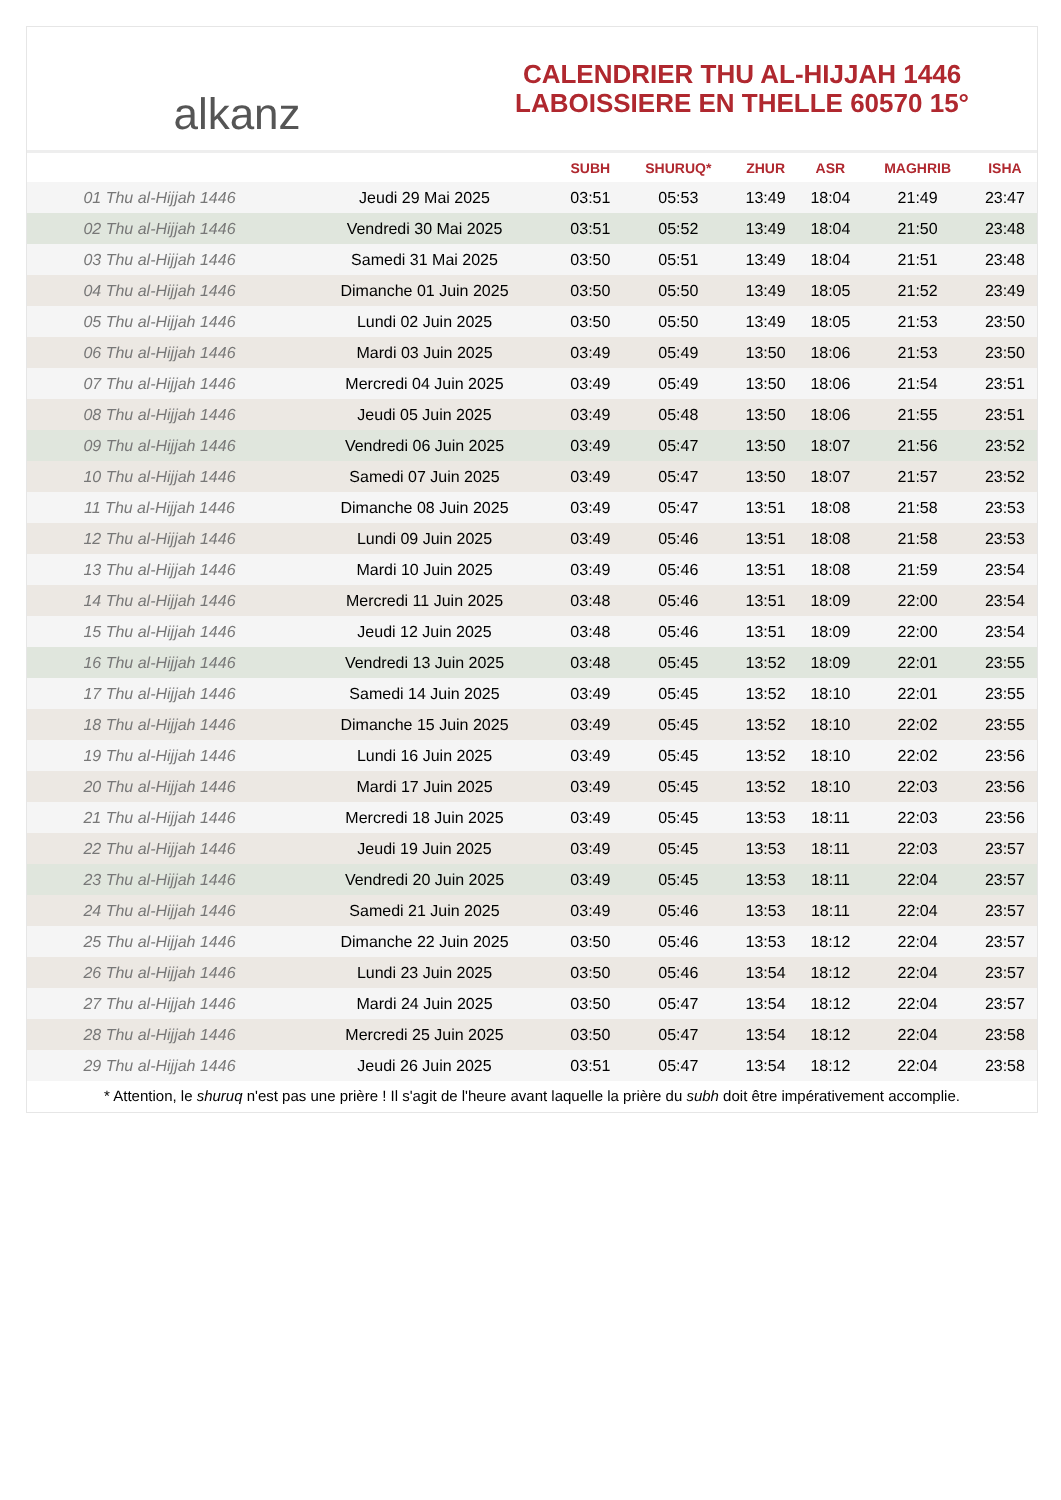alkanz
CALENDRIER THU AL-HIJJAH 1446
LABOISSIERE EN THELLE 60570 15°
| | | SUBH | SHURUQ* | ZHUR | ASR | MAGHRIB | ISHA |
| --- | --- | --- | --- | --- | --- | --- | --- |
| 01 Thu al-Hijjah 1446 | Jeudi 29 Mai 2025 | 03:51 | 05:53 | 13:49 | 18:04 | 21:49 | 23:47 |
| 02 Thu al-Hijjah 1446 | Vendredi 30 Mai 2025 | 03:51 | 05:52 | 13:49 | 18:04 | 21:50 | 23:48 |
| 03 Thu al-Hijjah 1446 | Samedi 31 Mai 2025 | 03:50 | 05:51 | 13:49 | 18:04 | 21:51 | 23:48 |
| 04 Thu al-Hijjah 1446 | Dimanche 01 Juin 2025 | 03:50 | 05:50 | 13:49 | 18:05 | 21:52 | 23:49 |
| 05 Thu al-Hijjah 1446 | Lundi 02 Juin 2025 | 03:50 | 05:50 | 13:49 | 18:05 | 21:53 | 23:50 |
| 06 Thu al-Hijjah 1446 | Mardi 03 Juin 2025 | 03:49 | 05:49 | 13:50 | 18:06 | 21:53 | 23:50 |
| 07 Thu al-Hijjah 1446 | Mercredi 04 Juin 2025 | 03:49 | 05:49 | 13:50 | 18:06 | 21:54 | 23:51 |
| 08 Thu al-Hijjah 1446 | Jeudi 05 Juin 2025 | 03:49 | 05:48 | 13:50 | 18:06 | 21:55 | 23:51 |
| 09 Thu al-Hijjah 1446 | Vendredi 06 Juin 2025 | 03:49 | 05:47 | 13:50 | 18:07 | 21:56 | 23:52 |
| 10 Thu al-Hijjah 1446 | Samedi 07 Juin 2025 | 03:49 | 05:47 | 13:50 | 18:07 | 21:57 | 23:52 |
| 11 Thu al-Hijjah 1446 | Dimanche 08 Juin 2025 | 03:49 | 05:47 | 13:51 | 18:08 | 21:58 | 23:53 |
| 12 Thu al-Hijjah 1446 | Lundi 09 Juin 2025 | 03:49 | 05:46 | 13:51 | 18:08 | 21:58 | 23:53 |
| 13 Thu al-Hijjah 1446 | Mardi 10 Juin 2025 | 03:49 | 05:46 | 13:51 | 18:08 | 21:59 | 23:54 |
| 14 Thu al-Hijjah 1446 | Mercredi 11 Juin 2025 | 03:48 | 05:46 | 13:51 | 18:09 | 22:00 | 23:54 |
| 15 Thu al-Hijjah 1446 | Jeudi 12 Juin 2025 | 03:48 | 05:46 | 13:51 | 18:09 | 22:00 | 23:54 |
| 16 Thu al-Hijjah 1446 | Vendredi 13 Juin 2025 | 03:48 | 05:45 | 13:52 | 18:09 | 22:01 | 23:55 |
| 17 Thu al-Hijjah 1446 | Samedi 14 Juin 2025 | 03:49 | 05:45 | 13:52 | 18:10 | 22:01 | 23:55 |
| 18 Thu al-Hijjah 1446 | Dimanche 15 Juin 2025 | 03:49 | 05:45 | 13:52 | 18:10 | 22:02 | 23:55 |
| 19 Thu al-Hijjah 1446 | Lundi 16 Juin 2025 | 03:49 | 05:45 | 13:52 | 18:10 | 22:02 | 23:56 |
| 20 Thu al-Hijjah 1446 | Mardi 17 Juin 2025 | 03:49 | 05:45 | 13:52 | 18:10 | 22:03 | 23:56 |
| 21 Thu al-Hijjah 1446 | Mercredi 18 Juin 2025 | 03:49 | 05:45 | 13:53 | 18:11 | 22:03 | 23:56 |
| 22 Thu al-Hijjah 1446 | Jeudi 19 Juin 2025 | 03:49 | 05:45 | 13:53 | 18:11 | 22:03 | 23:57 |
| 23 Thu al-Hijjah 1446 | Vendredi 20 Juin 2025 | 03:49 | 05:45 | 13:53 | 18:11 | 22:04 | 23:57 |
| 24 Thu al-Hijjah 1446 | Samedi 21 Juin 2025 | 03:49 | 05:46 | 13:53 | 18:11 | 22:04 | 23:57 |
| 25 Thu al-Hijjah 1446 | Dimanche 22 Juin 2025 | 03:50 | 05:46 | 13:53 | 18:12 | 22:04 | 23:57 |
| 26 Thu al-Hijjah 1446 | Lundi 23 Juin 2025 | 03:50 | 05:46 | 13:54 | 18:12 | 22:04 | 23:57 |
| 27 Thu al-Hijjah 1446 | Mardi 24 Juin 2025 | 03:50 | 05:47 | 13:54 | 18:12 | 22:04 | 23:57 |
| 28 Thu al-Hijjah 1446 | Mercredi 25 Juin 2025 | 03:50 | 05:47 | 13:54 | 18:12 | 22:04 | 23:58 |
| 29 Thu al-Hijjah 1446 | Jeudi 26 Juin 2025 | 03:51 | 05:47 | 13:54 | 18:12 | 22:04 | 23:58 |
* Attention, le shuruq n'est pas une prière ! Il s'agit de l'heure avant laquelle la prière du subh doit être impérativement accomplie.